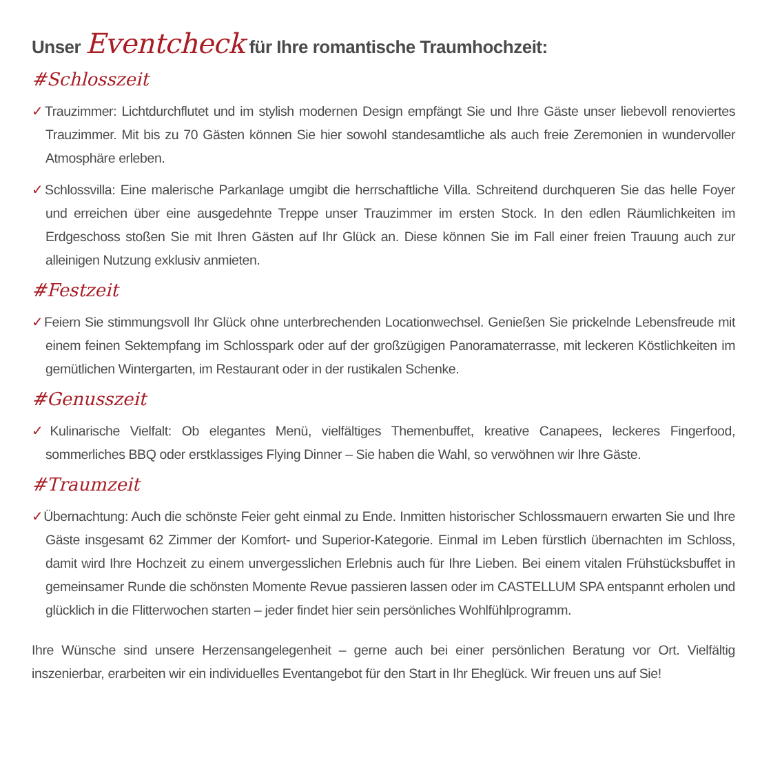Unser Eventcheck für Ihre romantische Traumhochzeit:
#Schlosszeit
✓Trauzimmer: Lichtdurchflutet und im stylish modernen Design empfängt Sie und Ihre Gäste unser liebevoll renoviertes Trauzimmer. Mit bis zu 70 Gästen können Sie hier sowohl standesamtliche als auch freie Zeremonien in wundervoller Atmosphäre erleben.
✓Schlossvilla: Eine malerische Parkanlage umgibt die herrschaftliche Villa. Schreitend durchqueren Sie das helle Foyer und erreichen über eine ausgedehnte Treppe unser Trauzimmer im ersten Stock. In den edlen Räumlichkeiten im Erdgeschoss stoßen Sie mit Ihren Gästen auf Ihr Glück an. Diese können Sie im Fall einer freien Trauung auch zur alleinigen Nutzung exklusiv anmieten.
#Festzeit
✓Feiern Sie stimmungsvoll Ihr Glück ohne unterbrechenden Locationwechsel. Genießen Sie prickelnde Lebensfreude mit einem feinen Sektempfang im Schlosspark oder auf der großzügigen Panoramaterrasse, mit leckeren Köstlichkeiten im gemütlichen Wintergarten, im Restaurant oder in der rustikalen Schenke.
#Genusszeit
✓Kulinarische Vielfalt: Ob elegantes Menü, vielfältiges Themenbuffet, kreative Canapees, leckeres Fingerfood, sommerliches BBQ oder erstklassiges Flying Dinner – Sie haben die Wahl, so verwöhnen wir Ihre Gäste.
#Traumzeit
✓Übernachtung: Auch die schönste Feier geht einmal zu Ende. Inmitten historischer Schlossmauern erwarten Sie und Ihre Gäste insgesamt 62 Zimmer der Komfort- und Superior-Kategorie. Einmal im Leben fürstlich übernachten im Schloss, damit wird Ihre Hochzeit zu einem unvergesslichen Erlebnis auch für Ihre Lieben. Bei einem vitalen Frühstücksbuffet in gemeinsamer Runde die schönsten Momente Revue passieren lassen oder im CASTELLUM SPA entspannt erholen und glücklich in die Flitterwochen starten – jeder findet hier sein persönliches Wohlfühlprogramm.
Ihre Wünsche sind unsere Herzensangelegenheit – gerne auch bei einer persönlichen Beratung vor Ort. Vielfältig inszenierbar, erarbeiten wir ein individuelles Eventangebot für den Start in Ihr Eheglück. Wir freuen uns auf Sie!